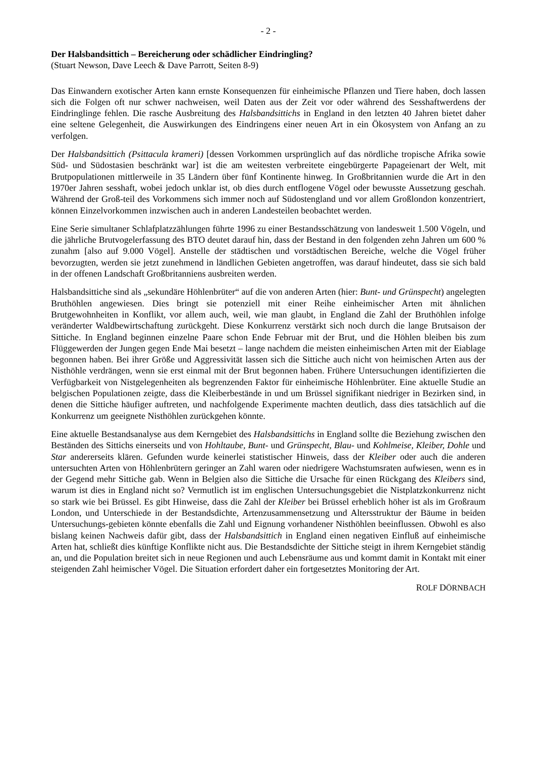- 2 -
Der Halsbandsittich – Bereicherung oder schädlicher Eindringling?
(Stuart Newson, Dave Leech & Dave Parrott, Seiten 8-9)
Das Einwandern exotischer Arten kann ernste Konsequenzen für einheimische Pflanzen und Tiere haben, doch lassen sich die Folgen oft nur schwer nachweisen, weil Daten aus der Zeit vor oder während des Sesshaftwerdens der Eindringlinge fehlen. Die rasche Ausbreitung des Halsbandsittichs in England in den letzten 40 Jahren bietet daher eine seltene Gelegenheit, die Auswirkungen des Eindringens einer neuen Art in ein Ökosystem von Anfang an zu verfolgen.
Der Halsbandsittich (Psittacula krameri) [dessen Vorkommen ursprünglich auf das nördliche tropische Afrika sowie Süd- und Südostasien beschränkt war] ist die am weitesten verbreitete eingebürgerte Papageienart der Welt, mit Brutpopulationen mittlerweile in 35 Ländern über fünf Kontinente hinweg. In Großbritannien wurde die Art in den 1970er Jahren sesshaft, wobei jedoch unklar ist, ob dies durch entflogene Vögel oder bewusste Aussetzung geschah. Während der Groß-teil des Vorkommens sich immer noch auf Südostengland und vor allem Großlondon konzentriert, können Einzelvorkommen inzwischen auch in anderen Landesteilen beobachtet werden.
Eine Serie simultaner Schlafplatzzählungen führte 1996 zu einer Bestandsschätzung von landesweit 1.500 Vögeln, und die jährliche Brutvogelerfassung des BTO deutet darauf hin, dass der Bestand in den folgenden zehn Jahren um 600 % zunahm [also auf 9.000 Vögel]. Anstelle der städtischen und vorstädtischen Bereiche, welche die Vögel früher bevorzugten, werden sie jetzt zunehmend in ländlichen Gebieten angetroffen, was darauf hindeutet, dass sie sich bald in der offenen Landschaft Großbritanniens ausbreiten werden.
Halsbandsittiche sind als „sekundäre Höhlenbrüter“ auf die von anderen Arten (hier: Bunt- und Grünspecht) angelegten Bruthöhlen angewiesen. Dies bringt sie potenziell mit einer Reihe einheimischer Arten mit ähnlichen Brutgewohnheiten in Konflikt, vor allem auch, weil, wie man glaubt, in England die Zahl der Bruthöhlen infolge veränderter Waldbewirtschaftung zurückgeht. Diese Konkurrenz verstärkt sich noch durch die lange Brutsaison der Sittiche. In England beginnen einzelne Paare schon Ende Februar mit der Brut, und die Höhlen bleiben bis zum Flüggewerden der Jungen gegen Ende Mai besetzt – lange nachdem die meisten einheimischen Arten mit der Eiablage begonnen haben. Bei ihrer Größe und Aggressivität lassen sich die Sittiche auch nicht von heimischen Arten aus der Nisthöhle verdrängen, wenn sie erst einmal mit der Brut begonnen haben. Frühere Untersuchungen identifizierten die Verfügbarkeit von Nistgelegenheiten als begrenzenden Faktor für einheimische Höhlenbrüter. Eine aktuelle Studie an belgischen Populationen zeigte, dass die Kleiberbestände in und um Brüssel signifikant niedriger in Bezirken sind, in denen die Sittiche häufiger auftreten, und nachfolgende Experimente machten deutlich, dass dies tatsächlich auf die Konkurrenz um geeignete Nisthöhlen zurückgehen könnte.
Eine aktuelle Bestandsanalyse aus dem Kerngebiet des Halsbandsittichs in England sollte die Beziehung zwischen den Beständen des Sittichs einerseits und von Hohltaube, Bunt- und Grünspecht, Blau- und Kohlmeise, Kleiber, Dohle und Star andererseits klären. Gefunden wurde keinerlei statistischer Hinweis, dass der Kleiber oder auch die anderen untersuchten Arten von Höhlenbrütern geringer an Zahl waren oder niedrigere Wachstumsraten aufwiesen, wenn es in der Gegend mehr Sittiche gab. Wenn in Belgien also die Sittiche die Ursache für einen Rückgang des Kleibers sind, warum ist dies in England nicht so? Vermutlich ist im englischen Untersuchungsgebiet die Nistplatzkonkurrenz nicht so stark wie bei Brüssel. Es gibt Hinweise, dass die Zahl der Kleiber bei Brüssel erheblich höher ist als im Großraum London, und Unterschiede in der Bestandsdichte, Artenzusammensetzung und Altersstruktur der Bäume in beiden Untersuchungs-gebieten könnte ebenfalls die Zahl und Eignung vorhandener Nisthöhlen beeinflussen. Obwohl es also bislang keinen Nachweis dafür gibt, dass der Halsbandsittich in England einen negativen Einfluß auf einheimische Arten hat, schließt dies künftige Konflikte nicht aus. Die Bestandsdichte der Sittiche steigt in ihrem Kerngebiet ständig an, und die Population breitet sich in neue Regionen und auch Lebensräume aus und kommt damit in Kontakt mit einer steigenden Zahl heimischer Vögel. Die Situation erfordert daher ein fortgesetztes Monitoring der Art.
ROLF DÖRNBACH